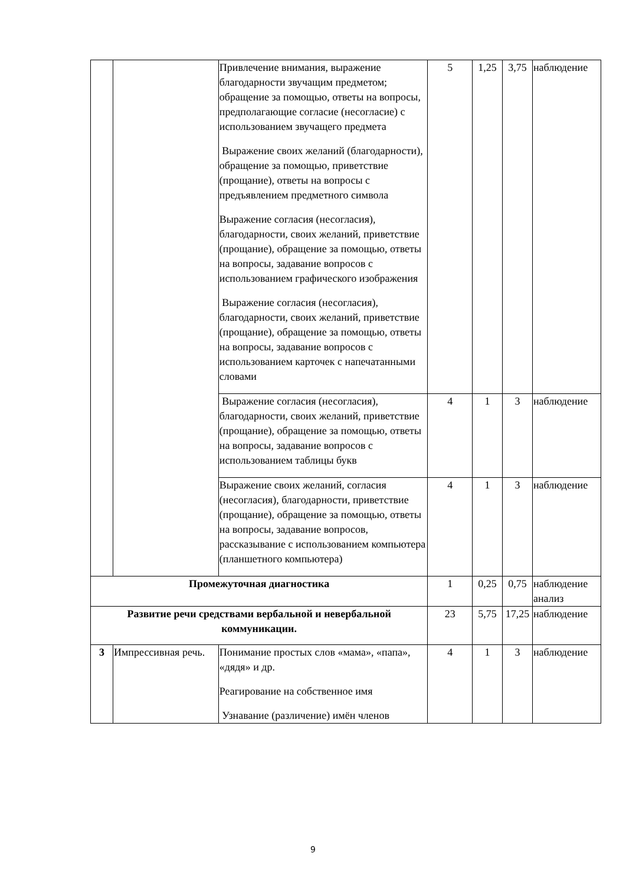| | | Привлечение внимания, выражение благодарности звучащим предметом; обращение за помощью, ответы на вопросы, предполагающие согласие (несогласие) с использованием звучащего предмета Выражение своих желаний (благодарности), обращение за помощью, приветствие (прощание), ответы на вопросы с предъявлением предметного символа Выражение согласия (несогласия), благодарности, своих желаний, приветствие (прощание), обращение за помощью, ответы на вопросы, задавание вопросов с использованием графического изображения Выражение согласия (несогласия), благодарности, своих желаний, приветствие (прощание), обращение за помощью, ответы на вопросы, задавание вопросов с использованием карточек с напечатанными словами | 5 | 1,25 | 3,75 | наблюдение |
| | | Выражение согласия (несогласия), благодарности, своих желаний, приветствие (прощание), обращение за помощью, ответы на вопросы, задавание вопросов с использованием таблицы букв | 4 | 1 | 3 | наблюдение |
| | | Выражение своих желаний, согласия (несогласия), благодарности, приветствие (прощание), обращение за помощью, ответы на вопросы, задавание вопросов, рассказывание с использованием компьютера (планшетного компьютера) | 4 | 1 | 3 | наблюдение |
| Промежуточная диагностика | | | 1 | 0,25 | 0,75 | наблюдение анализ |
| Развитие речи средствами вербальной и невербальной коммуникации. | | | 23 | 5,75 | 17,25 | наблюдение |
| 3 | Импрессивная речь. | Понимание простых слов «мама», «папа», «дядя» и др. Реагирование на собственное имя Узнавание (различение) имён членов | 4 | 1 | 3 | наблюдение |
9